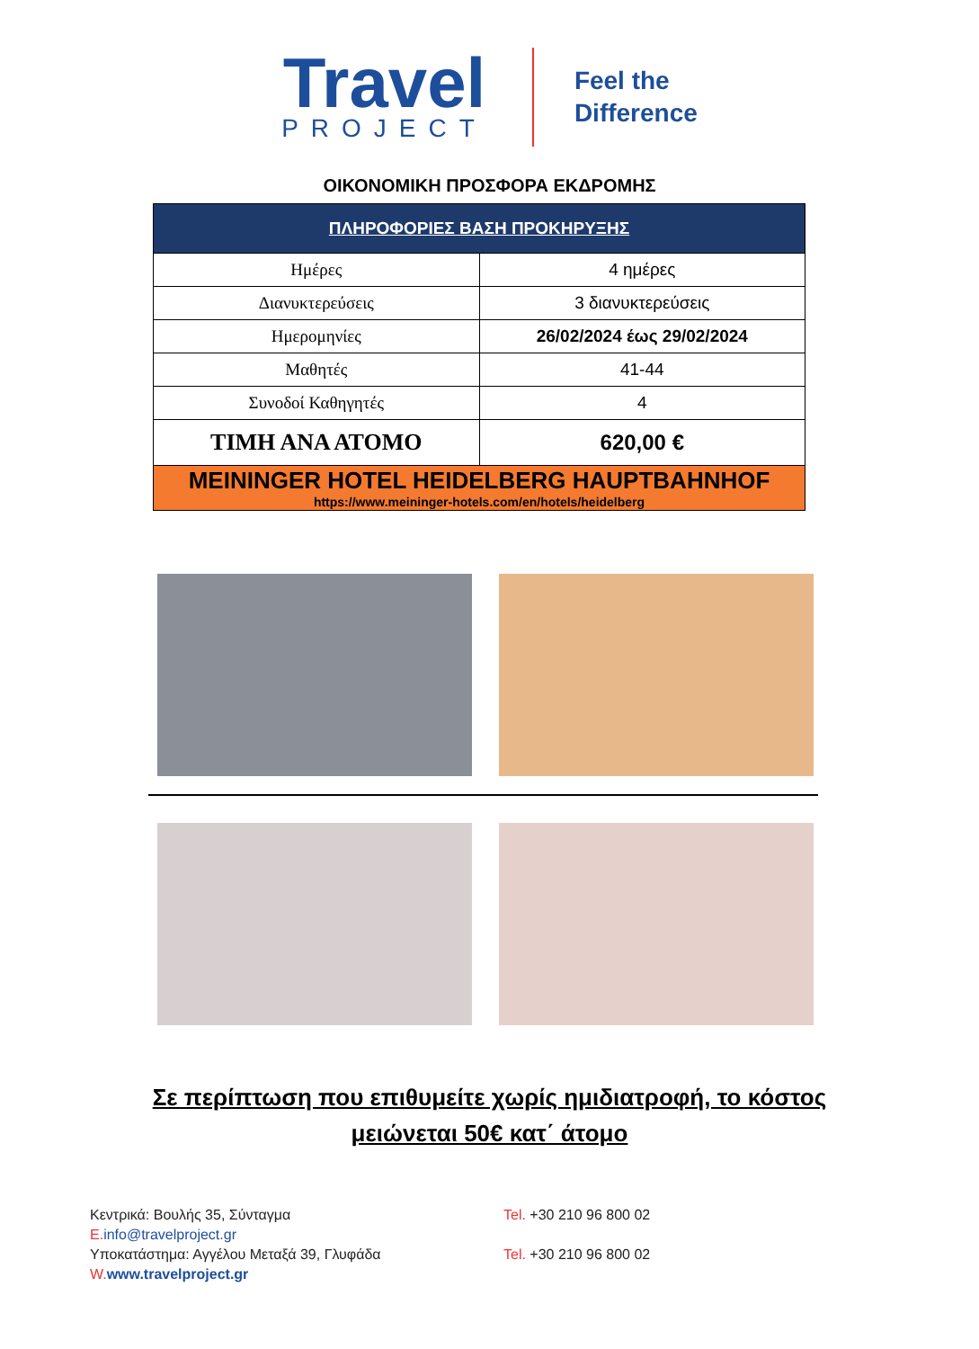Travel
PROJECT
Feel the
Difference
ΟΙΚΟΝΟΜΙΚΗ ΠΡΟΣΦΟΡΑ ΕΚΔΡΟΜΗΣ
| ΠΛΗΡΟΦΟΡΙΕΣ ΒΑΣΗ ΠΡΟΚΗΡΥΞΗΣ | |
| --- | --- |
| Ημέρες | 4 ημέρες |
| Διανυκτερεύσεις | 3 διανυκτερεύσεις |
| Ημερομηνίες | 26/02/2024 έως 29/02/2024 |
| Μαθητές | 41-44 |
| Συνοδοί Καθηγητές | 4 |
| ΤΙΜΗ ΑΝΑ ΑΤΟΜΟ | 620,00 € |
| MEININGER HOTEL HEIDELBERG HAUPTBAHNHOF https://www.meininger-hotels.com/en/hotels/heidelberg | |
Σε περίπτωση που επιθυμείτε χωρίς ημιδιατροφή, το κόστος μειώνεται 50€ κατ΄ άτομο
Κεντρικά: Βουλής 35, Σύνταγμα
E. info@travelproject.gr
Υποκατάστημα: Αγγέλου Μεταξά 39, Γλυφάδα
W. www.travelproject.gr
Tel. +30 210 96 800 02
Tel. +30 210 96 800 02